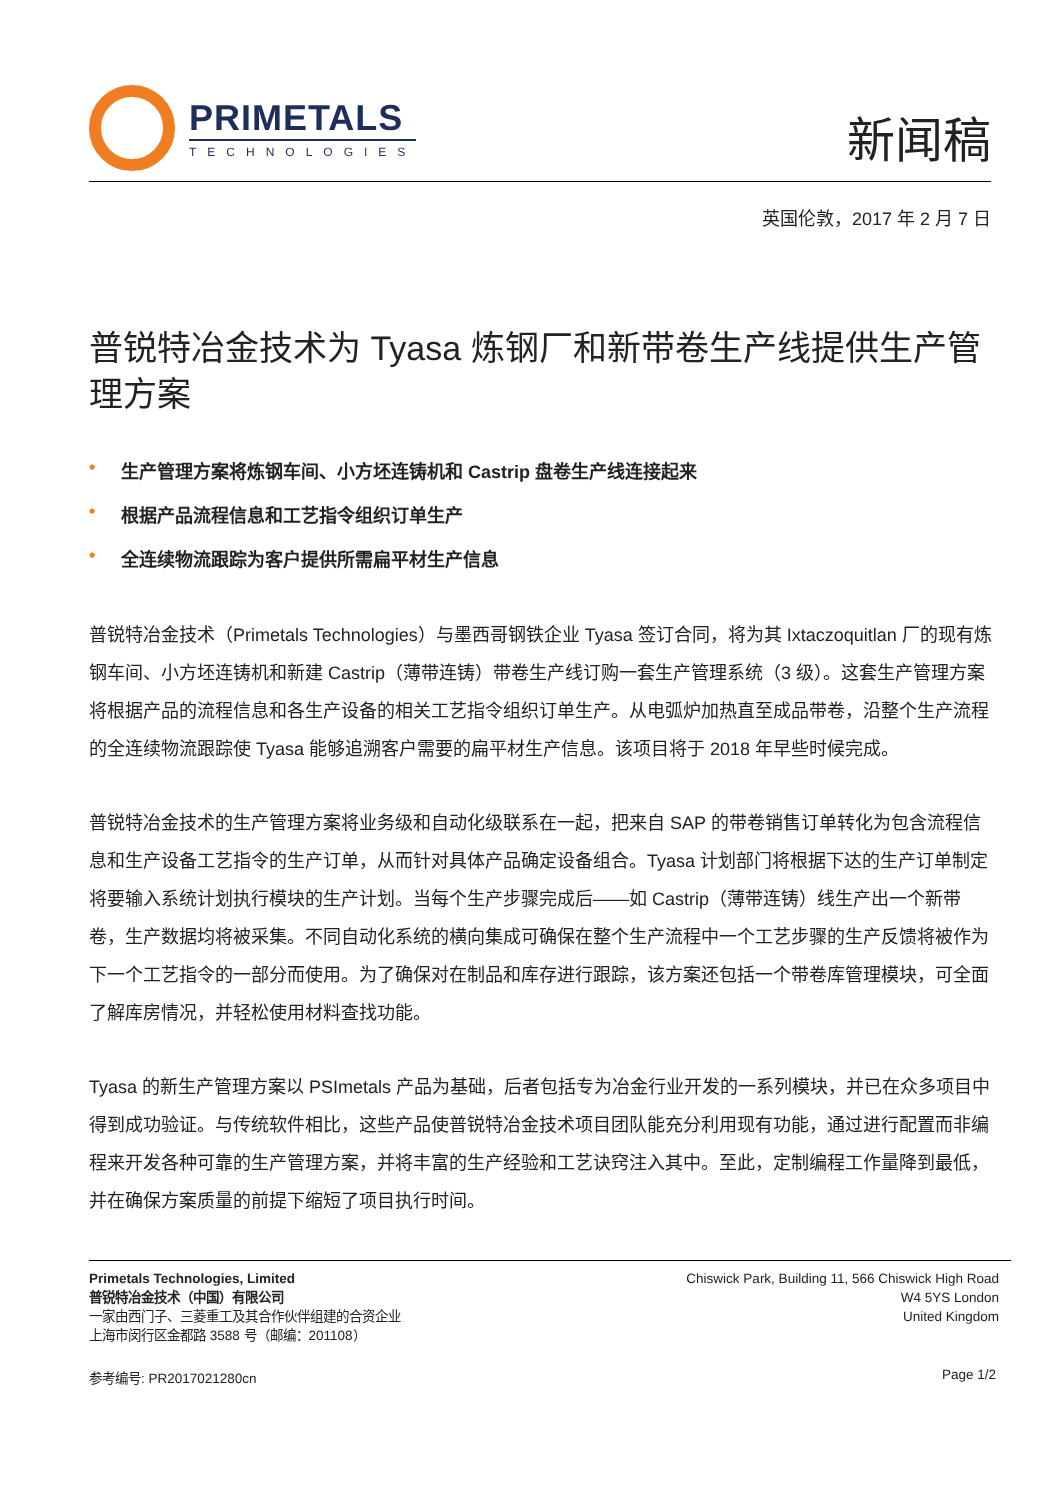PRIMETALS
TECHNOLOGIES
新闻稿
英国伦敦，2017 年 2 月 7 日
普锐特冶金技术为 Tyasa 炼钢厂和新带卷生产线提供生产管理方案
• 生产管理方案将炼钢车间、小方坯连铸机和 Castrip 盘卷生产线连接起来
• 根据产品流程信息和工艺指令组织订单生产
• 全连续物流跟踪为客户提供所需扁平材生产信息
普锐特冶金技术（Primetals Technologies）与墨西哥钢铁企业 Tyasa 签订合同，将为其 Ixtaczoquitlan 厂的现有炼钢车间、小方坯连铸机和新建 Castrip（薄带连铸）带卷生产线订购一套生产管理系统（3 级）。这套生产管理方案将根据产品的流程信息和各生产设备的相关工艺指令组织订单生产。从电弧炉加热直至成品带卷，沿整个生产流程的全连续物流跟踪使 Tyasa 能够追溯客户需要的扁平材生产信息。该项目将于 2018 年早些时候完成。
普锐特冶金技术的生产管理方案将业务级和自动化级联系在一起，把来自 SAP 的带卷销售订单转化为包含流程信息和生产设备工艺指令的生产订单，从而针对具体产品确定设备组合。Tyasa 计划部门将根据下达的生产订单制定将要输入系统计划执行模块的生产计划。当每个生产步骤完成后——如 Castrip（薄带连铸）线生产出一个新带卷，生产数据均将被采集。不同自动化系统的横向集成可确保在整个生产流程中一个工艺步骤的生产反馈将被作为下一个工艺指令的一部分而使用。为了确保对在制品和库存进行跟踪，该方案还包括一个带卷库管理模块，可全面了解库房情况，并轻松使用材料查找功能。
Tyasa 的新生产管理方案以 PSImetals 产品为基础，后者包括专为冶金行业开发的一系列模块，并已在众多项目中得到成功验证。与传统软件相比，这些产品使普锐特冶金技术项目团队能充分利用现有功能，通过进行配置而非编程来开发各种可靠的生产管理方案，并将丰富的生产经验和工艺诀窍注入其中。至此，定制编程工作量降到最低，并在确保方案质量的前提下缩短了项目执行时间。
Primetals Technologies, Limited
普锐特冶金技术（中国）有限公司
一家由西门子、三菱重工及其合作伙伴组建的合资企业
上海市闵行区金都路 3588 号（邮编：201108）
Chiswick Park, Building 11, 566 Chiswick High Road
W4 5YS London
United Kingdom
参考编号: PR2017021280cn Page 1/2